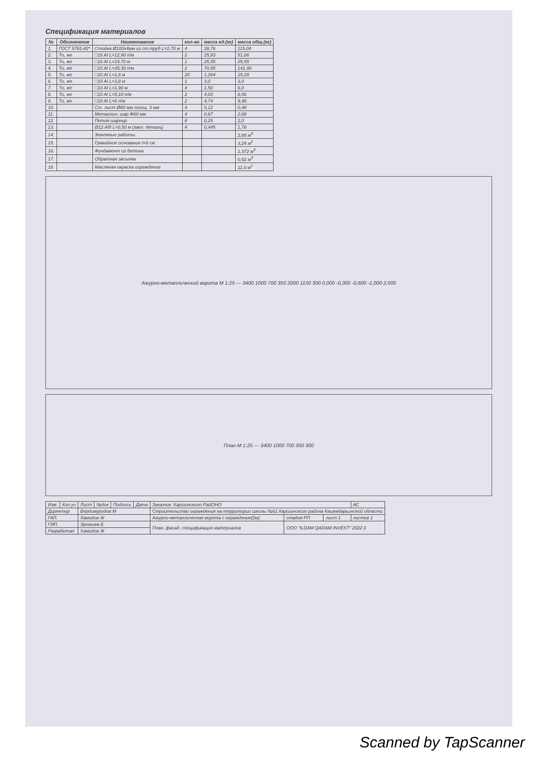Спецификация материалов
| № | Обозначение | Наименование | кол-во | масса ед.(кг) | масса общ.(кг) |
| --- | --- | --- | --- | --- | --- |
| 1. | ГОСТ 5781-82* | Стойка Ø100х4мм из ст.труб L=2,70 м | 4 | 28,76 | 115,04 |
| 2. | То, же | □16 AI L=12,90 п/м | 2 | 25,93 | 51,86 |
| 3. | То, же | □16 AI L=14,70 м | 1 | 25,55 | 25,55 |
| 4. | То, же | □16 AI L=35,30 п/м | 2 | 70,95 | 141,90 |
| 5. | То, же | □10 AI L=1,6 м | 20 | 1,264 | 25,28 |
| 6. | То, же | □10 AI L=3,8 м | 1 | 3,0 | 3,0 |
| 7. | То, же | □10 AI L=1,90 м | 4 | 1,50 | 6,0 |
| 8. | То, же | □10 AI L=5,10 п/м | 2 | 4,03 | 8,06 |
| 9. | То, же | □10 AI L=6 п/м | 2 | 4,74 | 9,48 |
| 10. | | Ст. лист Ø80 мм толщ. 3 мм | 4 | 0,12 | 0,48 |
| 11. | | Металлич. шар Ф60 мм | 4 | 0,67 | 2,68 |
| 12. | | Петля шарнир | 8 | 0,25 | 2,0 |
| 13. | | Ø12 AIII L=0,50 м (закл. деталь) | 4 | 0,445 | 1,78 |
| 14. | | Земляные работы | | | 2,85 м<sup>3</sup> |
| 15. | | Гравийное основание t=6 см | | | 3,24 м<sup>2</sup> |
| 16. | | Фундамент из бетона | | | 1,372 м<sup>3</sup> |
| 17. | | Обратная засыпка | | | 0,52 м<sup>3</sup> |
| 18. | | Масляная окраска ограждение | | | 11,0 м<sup>2</sup> |
Ажурно-металлический ворота М 1:25 — 3400 1000 700 350 2000 1150 300 0,000 -0,300 -0,600 -1,000 2,000
План М 1:25 — 3400 1000 700 350 300
| Изм. | Кол.уч | Лист | №док | Подпись | Дата | Заказчик: Каршинского РайОНО | | | АС |
| Директор | | Бердимуродов М | | | | Строительство ограждения на территории школы №61 Каршинского района Кашкадарьинской области | | | |
| ГАП. | | Хамидов Ж | | | | Ажурно-металлическая ворота с ограждение(2м) | стадия РП | лист 1 | листов 1 |
| ГИП. | | Эргашев Б | | | | План, фасад, спецификация материалов | ООО "ILDAM QADAM INVEST" 2022 й | | |
| Разработал | | Хамидов Ж | | | | | | | |
Scanned by TapScanner